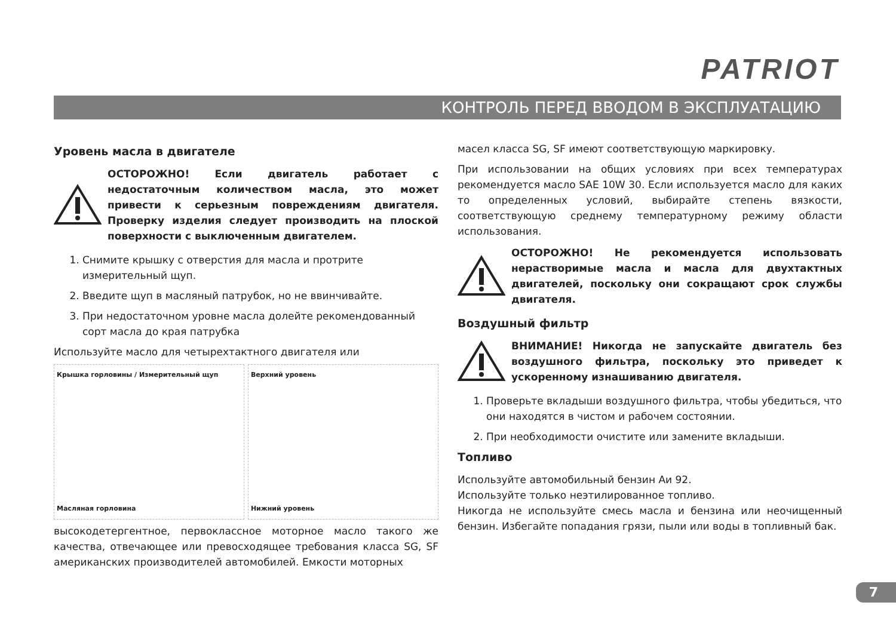PATRIOT
КОНТРОЛЬ ПЕРЕД ВВОДОМ В ЭКСПЛУАТАЦИЮ
Уровень масла в двигателе
ОСТОРОЖНО! Если двигатель работает с недостаточным количеством масла, это может привести к серьезным повреждениям двигателя. Проверку изделия следует производить на плоской поверхности с выключенным двигателем.
1. Снимите крышку с отверстия для масла и протрите измерительный щуп.
2. Введите щуп в масляный патрубок, но не ввинчивайте.
3. При недостаточном уровне масла долейте рекомендованный сорт масла до края патрубка
Используйте масло для четырехтактного двигателя или
Крышка горловины / Измерительный щуп
Масляная горловина
Верхний уровень
Нижний уровень
высокодетергентное, первоклассное моторное масло такого же качества, отвечающее или превосходящее требования класса SG, SF американских производителей автомобилей. Емкости моторных
масел класса SG, SF имеют соответствующую маркировку.
При использовании на общих условиях при всех температурах рекомендуется масло SAE 10W 30. Если используется масло для каких то определенных условий, выбирайте степень вязкости, соответствующую среднему температурному режиму области использования.
ОСТОРОЖНО! Не рекомендуется использовать нерастворимые масла и масла для двухтактных двигателей, поскольку они сокращают срок службы двигателя.
Воздушный фильтр
ВНИМАНИЕ! Никогда не запускайте двигатель без воздушного фильтра, поскольку это приведет к ускоренному изнашиванию двигателя.
1. Проверьте вкладыши воздушного фильтра, чтобы убедиться, что они находятся в чистом и рабочем состоянии.
2. При необходимости очистите или замените вкладыши.
Топливо
Используйте автомобильный бензин Аи 92.
Используйте только неэтилированное топливо.
Никогда не используйте смесь масла и бензина или неочищенный бензин. Избегайте попадания грязи, пыли или воды в топливный бак.
7